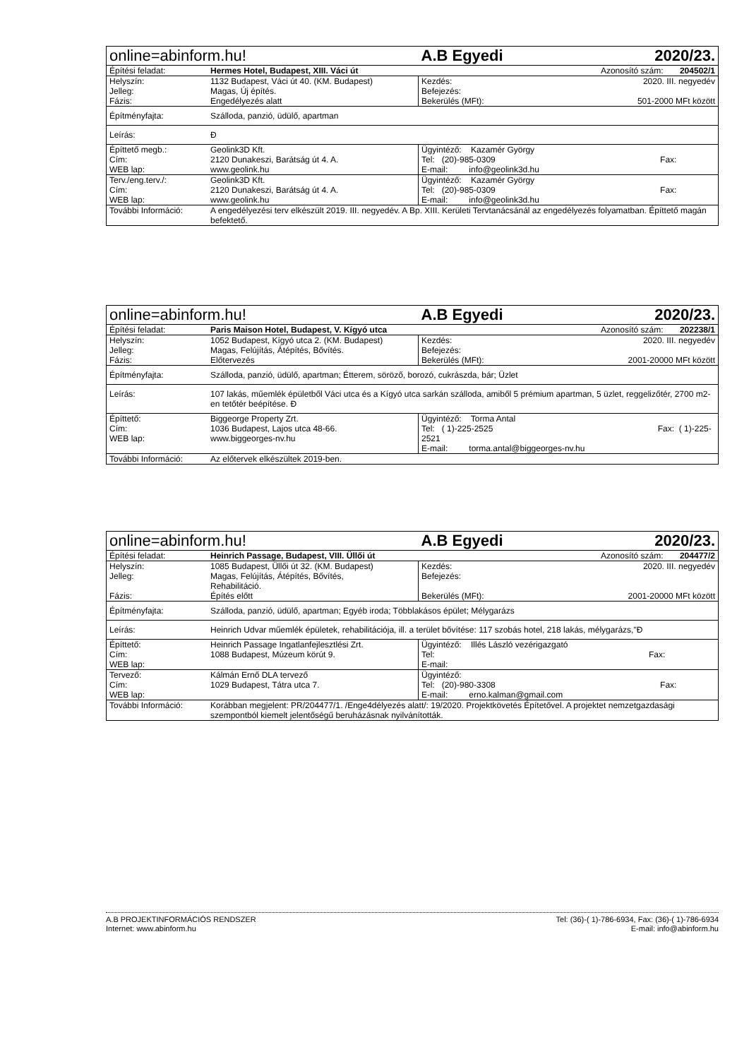| online=abinform.hu! | | A.B Egyedi | 2020/23. |
| Építési feladat: | Hermes Hotel, Budapest, XIII. Váci út | | Azonosító szám: 204502/1 |
| Helyszín: Jelleg: Fázis: | 1132 Budapest, Váci út 40. (KM. Budapest) Magas, Új építés. Engedélyezés alatt | Kezdés: Befejezés: Bekerülés (MFt): | 2020. III. negyedév 501-2000 MFt között |
| Építményfajta: | Szálloda, panzió, üdülő, apartman | | |
| Leírás: | Đ | | |
| Építtető megb.: Cím: WEB lap: | Geolink3D Kft. 2120 Dunakeszi, Barátság út 4. A. www.geolink.hu | Ügyintéző: Kazamér György Tel: (20)-985-0309 Fax: E-mail: info@geolink3d.hu | |
| Terv./eng.terv./: Cím: WEB lap: | Geolink3D Kft. 2120 Dunakeszi, Barátság út 4. A. www.geolink.hu | Ügyintéző: Kazamér György Tel: (20)-985-0309 Fax: E-mail: info@geolink3d.hu | |
| További Információ: | A engedélyezési terv elkészült 2019. III. negyedév. A Bp. XIII. Kerületi Tervtanácsánál az engedélyezés folyamatban. Építtető magán befektető. | | |
| online=abinform.hu! | | A.B Egyedi | 2020/23. |
| Építési feladat: | Paris Maison Hotel, Budapest, V. Kígyó utca | | Azonosító szám: 202238/1 |
| Helyszín: Jelleg: Fázis: | 1052 Budapest, Kígyó utca 2. (KM. Budapest) Magas, Felújítás, Átépítés, Bővítés. Előtervezés | Kezdés: Befejezés: Bekerülés (MFt): | 2020. III. negyedév 2001-20000 MFt között |
| Építményfajta: | Szálloda, panzió, üdülő, apartman; Étterem, söröző, borozó, cukrászda, bár; Üzlet | | |
| Leírás: | 107 lakás, műemlék épületből Váci utca és a Kígyó utca sarkán szálloda, amiből 5 prémium apartman, 5 üzlet, reggelizőtér, 2700 m2-en tetőtér beépítése. Đ | | |
| Építtető: Cím: WEB lap: | Biggeorge Property Zrt. 1036 Budapest, Lajos utca 48-66. www.biggeorges-nv.hu | Ügyintéző: Torma Antal Tel: ( 1)-225-2525 Fax: ( 1)-225-2521 E-mail: torma.antal@biggeorges-nv.hu | |
| További Információ: | Az előtervek elkészültek 2019-ben. | | |
| online=abinform.hu! | | A.B Egyedi | 2020/23. |
| Építési feladat: | Heinrich Passage, Budapest, VIII. Üllői út | | Azonosító szám: 204477/2 |
| Helyszín: Jelleg: Fázis: | 1085 Budapest, Üllői út 32. (KM. Budapest) Magas, Felújítás, Átépítés, Bővítés, Rehabilitáció. Építés előtt | Kezdés: Befejezés: Bekerülés (MFt): | 2020. III. negyedév 2001-20000 MFt között |
| Építményfajta: | Szálloda, panzió, üdülő, apartman; Egyéb iroda; Többlakásos épület; Mélygarázs | | |
| Leírás: | Heinrich Udvar műemlék épületek, rehabilitációja, ill. a terület bővítése: 117 szobás hotel, 218 lakás, mélygarázs,"Đ | | |
| Építtető: Cím: WEB lap: | Heinrich Passage Ingatlanfejlesztlési Zrt. 1088 Budapest, Múzeum körút 9. | Ügyintéző: Illés László vezérigazgató Tel: Fax: E-mail: | |
| Tervező: Cím: WEB lap: | Kálmán Ernő DLA tervező 1029 Budapest, Tátra utca 7. | Ügyintéző: Tel: (20)-980-3308 Fax: E-mail: erno.kalman@gmail.com | |
| További Információ: | Korábban megjelent: PR/204477/1. /Enge4délyezés alatt/: 19/2020. Projektkövetés Építetővel. A projektet nemzetgazdasági szempontból kiemelt jelentőségű beruházásnak nyilvánították. | | |
A.B PROJEKTINFORMÁCIÓS RENDSZER Tel: (36)-( 1)-786-6934, Fax: (36)-( 1)-786-6934
Internet: www.abinform.hu E-mail: info@abinform.hu